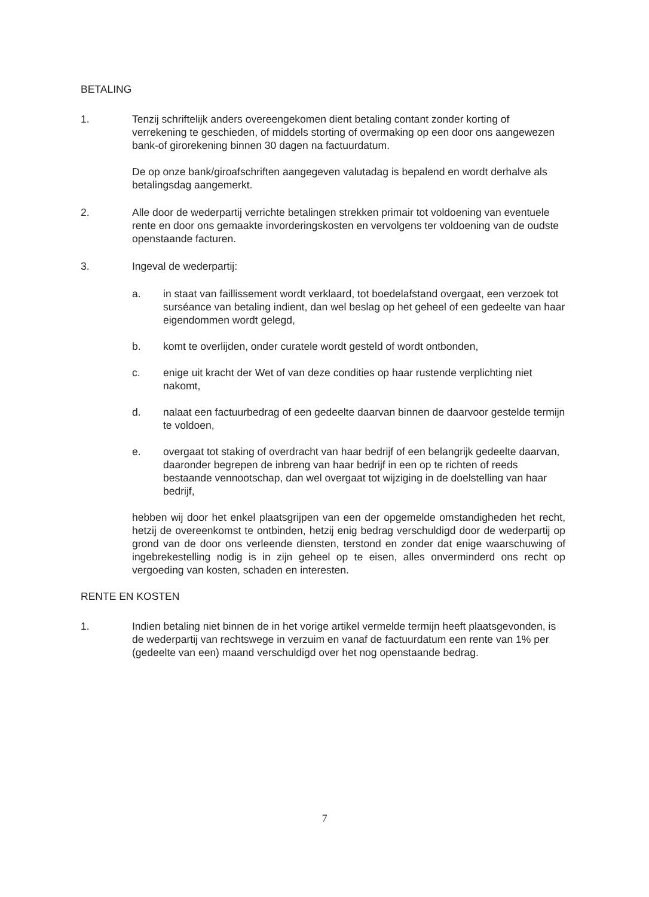BETALING
1. Tenzij schriftelijk anders overeengekomen dient betaling contant zonder korting of verrekening te geschieden, of middels storting of overmaking op een door ons aangewezen bank-of girorekening binnen 30 dagen na factuurdatum.
De op onze bank/giroafschriften aangegeven valutadag is bepalend en wordt derhalve als betalingsdag aangemerkt.
2. Alle door de wederpartij verrichte betalingen strekken primair tot voldoening van eventuele rente en door ons gemaakte invorderingskosten en vervolgens ter voldoening van de oudste openstaande facturen.
3. Ingeval de wederpartij:
a. in staat van faillissement wordt verklaard, tot boedelafstand overgaat, een verzoek tot surséance van betaling indient, dan wel beslag op het geheel of een gedeelte van haar eigendommen wordt gelegd,
b. komt te overlijden, onder curatele wordt gesteld of wordt ontbonden,
c. enige uit kracht der Wet of van deze condities op haar rustende verplichting niet nakomt,
d. nalaat een factuurbedrag of een gedeelte daarvan binnen de daarvoor gestelde termijn te voldoen,
e. overgaat tot staking of overdracht van haar bedrijf of een belangrijk gedeelte daarvan, daaronder begrepen de inbreng van haar bedrijf in een op te richten of reeds bestaande vennootschap, dan wel overgaat tot wijziging in de doelstelling van haar bedrijf,
hebben wij door het enkel plaatsgrijpen van een der opgemelde omstandigheden het recht, hetzij de overeenkomst te ontbinden, hetzij enig bedrag verschuldigd door de wederpartij op grond van de door ons verleende diensten, terstond en zonder dat enige waarschuwing of ingebrekestelling nodig is in zijn geheel op te eisen, alles onverminderd ons recht op vergoeding van kosten, schaden en interesten.
RENTE EN KOSTEN
1. Indien betaling niet binnen de in het vorige artikel vermelde termijn heeft plaatsgevonden, is de wederpartij van rechtswege in verzuim en vanaf de factuurdatum een rente van 1% per (gedeelte van een) maand verschuldigd over het nog openstaande bedrag.
7